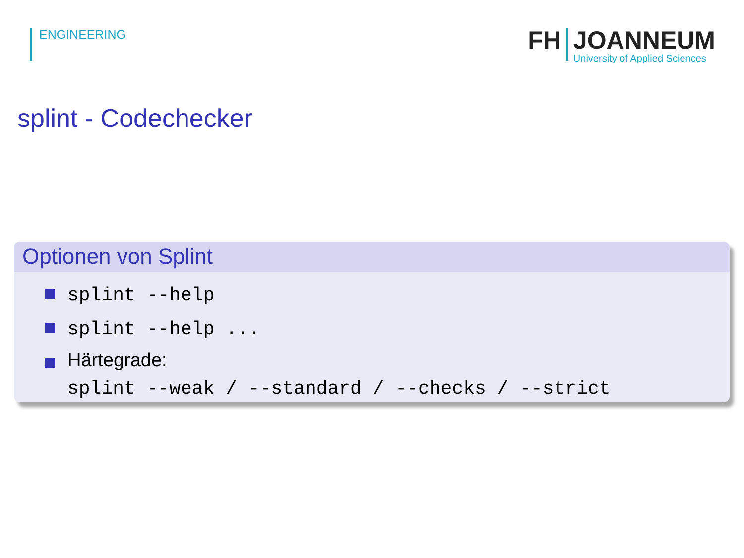ENGINEERING
FH
JOANNEUM
University of Applied Sciences
splint - Codechecker
Optionen von Splint
splint --help
splint --help ...
Härtegrade:
splint --weak / --standard / --checks / --strict